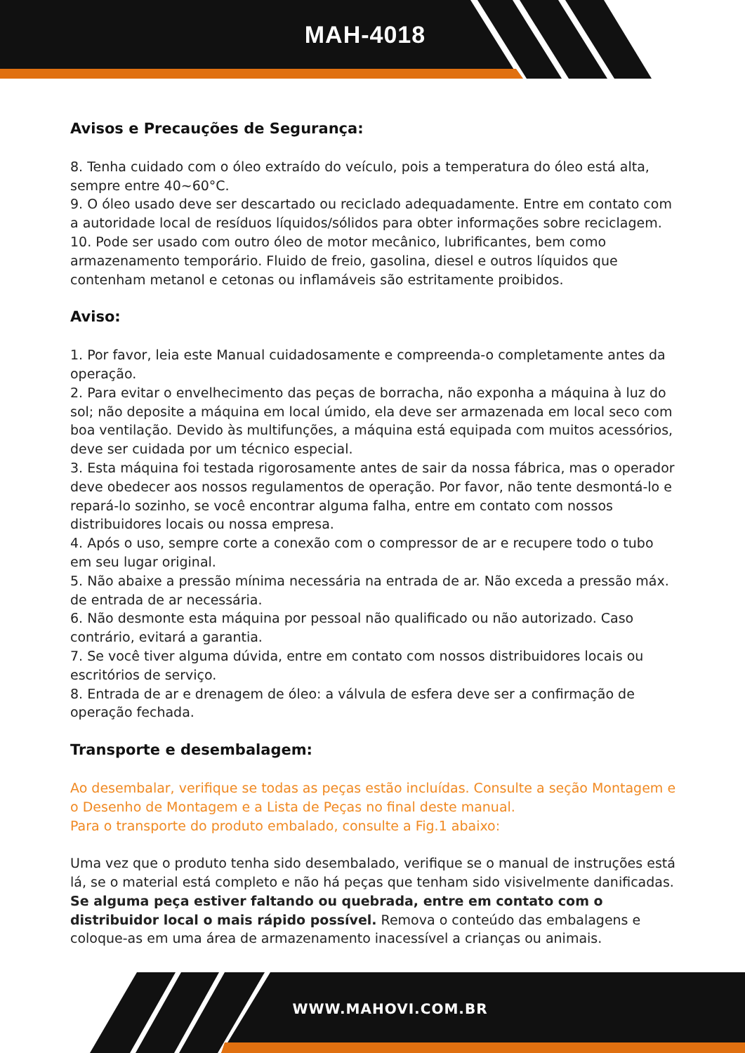MAH-4018
Avisos e Precauções de Segurança:
8. Tenha cuidado com o óleo extraído do veículo, pois a temperatura do óleo está alta, sempre entre 40~60°C.
9. O óleo usado deve ser descartado ou reciclado adequadamente. Entre em contato com a autoridade local de resíduos líquidos/sólidos para obter informações sobre reciclagem.
10. Pode ser usado com outro óleo de motor mecânico, lubrificantes, bem como armazenamento temporário. Fluido de freio, gasolina, diesel e outros líquidos que contenham metanol e cetonas ou inflamáveis são estritamente proibidos.
Aviso:
1. Por favor, leia este Manual cuidadosamente e compreenda-o completamente antes da operação.
2. Para evitar o envelhecimento das peças de borracha, não exponha a máquina à luz do sol; não deposite a máquina em local úmido, ela deve ser armazenada em local seco com boa ventilação. Devido às multifunções, a máquina está equipada com muitos acessórios, deve ser cuidada por um técnico especial.
3. Esta máquina foi testada rigorosamente antes de sair da nossa fábrica, mas o operador deve obedecer aos nossos regulamentos de operação. Por favor, não tente desmontá-lo e repará-lo sozinho, se você encontrar alguma falha, entre em contato com nossos distribuidores locais ou nossa empresa.
4. Após o uso, sempre corte a conexão com o compressor de ar e recupere todo o tubo em seu lugar original.
5. Não abaixe a pressão mínima necessária na entrada de ar. Não exceda a pressão máx. de entrada de ar necessária.
6. Não desmonte esta máquina por pessoal não qualificado ou não autorizado. Caso contrário, evitará a garantia.
7. Se você tiver alguma dúvida, entre em contato com nossos distribuidores locais ou escritórios de serviço.
8. Entrada de ar e drenagem de óleo: a válvula de esfera deve ser a confirmação de operação fechada.
Transporte e desembalagem:
Ao desembalar, verifique se todas as peças estão incluídas. Consulte a seção Montagem e o Desenho de Montagem e a Lista de Peças no final deste manual.
Para o transporte do produto embalado, consulte a Fig.1 abaixo:
Uma vez que o produto tenha sido desembalado, verifique se o manual de instruções está lá, se o material está completo e não há peças que tenham sido visivelmente danificadas. Se alguma peça estiver faltando ou quebrada, entre em contato com o distribuidor local o mais rápido possível. Remova o conteúdo das embalagens e coloque-as em uma área de armazenamento inacessível a crianças ou animais.
WWW.MAHOVI.COM.BR